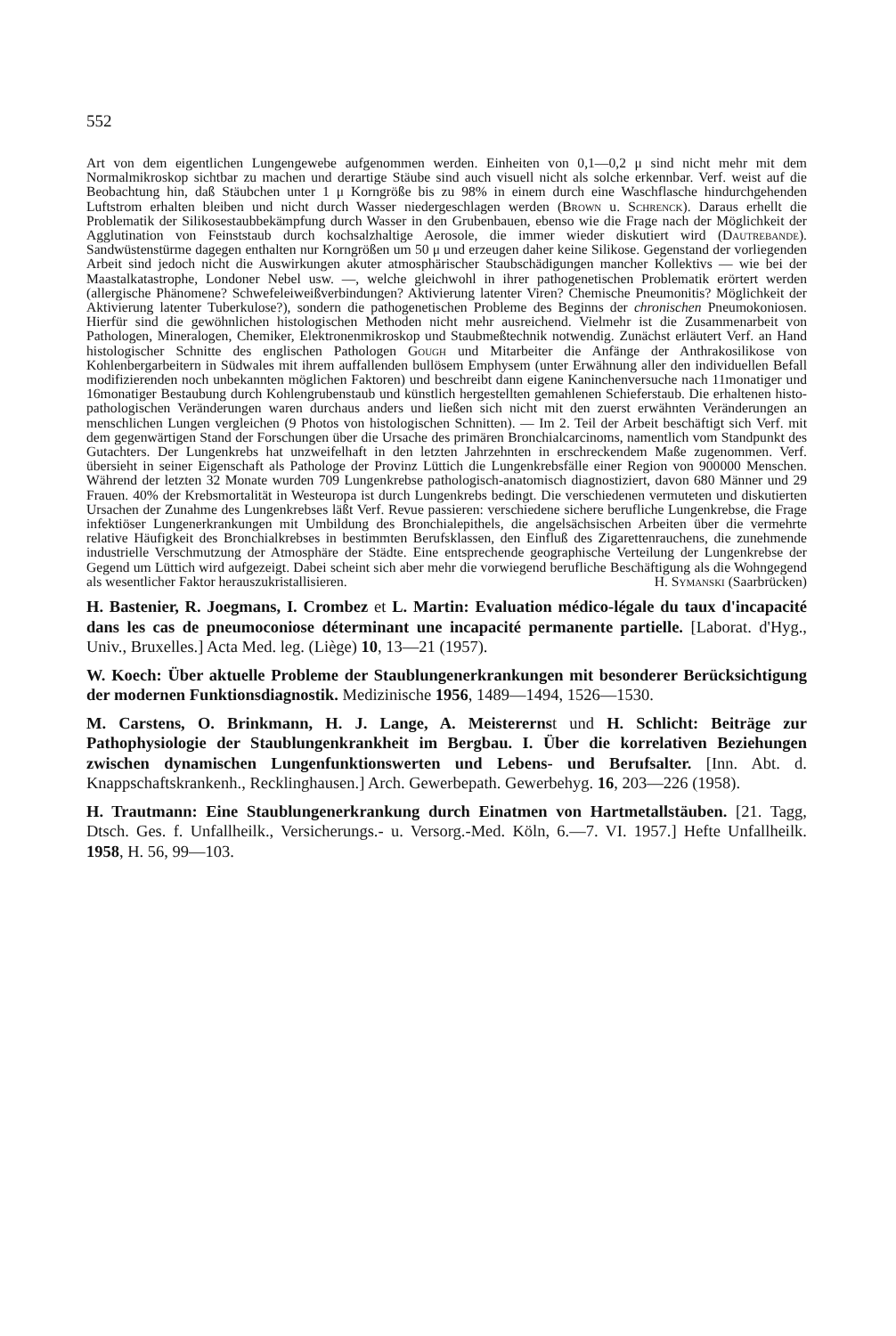552
Art von dem eigentlichen Lungengewebe aufgenommen werden. Einheiten von 0,1—0,2 μ sind nicht mehr mit dem Normalmikroskop sichtbar zu machen und derartige Stäube sind auch visuell nicht als solche erkennbar. Verf. weist auf die Beobachtung hin, daß Stäubchen unter 1 μ Korngröße bis zu 98% in einem durch eine Waschflasche hindurchgehenden Luftstrom erhalten bleiben und nicht durch Wasser niedergeschlagen werden (Brown u. Schrenck). Daraus erhellt die Problematik der Silikosestaubbekämpfung durch Wasser in den Grubenbauen, ebenso wie die Frage nach der Möglichkeit der Agglutination von Feinststaub durch kochsalzhaltige Aerosole, die immer wieder diskutiert wird (Dautrebande). Sandwüstenstürme dagegen enthalten nur Korngrößen um 50 μ und erzeugen daher keine Silikose. Gegenstand der vorliegenden Arbeit sind jedoch nicht die Auswirkungen akuter atmosphärischer Staubschädigungen mancher Kollektivs — wie bei der Maastalkatastrophe, Londoner Nebel usw. —, welche gleichwohl in ihrer pathogenetischen Problematik erörtert werden (allergische Phänomene? Schwefeleiweißverbindungen? Aktivierung latenter Viren? Chemische Pneumonitis? Möglichkeit der Aktivierung latenter Tuberkulose?), sondern die pathogenetischen Probleme des Beginns der chronischen Pneumokoniosen. Hierfür sind die gewöhnlichen histologischen Methoden nicht mehr ausreichend. Vielmehr ist die Zusammenarbeit von Pathologen, Mineralogen, Chemiker, Elektronenmikroskop und Staubmeßtechnik notwendig. Zunächst erläutert Verf. an Hand histologischer Schnitte des englischen Pathologen Gough und Mitarbeiter die Anfänge der Anthrakosilikose von Kohlenbergarbeitern in Südwales mit ihrem auffallenden bullösem Emphysem (unter Erwähnung aller den individuellen Befall modifizierenden noch unbekannten möglichen Faktoren) und beschreibt dann eigene Kaninchenversuche nach 11monatiger und 16monatiger Bestaubung durch Kohlengrubenstaub und künstlich hergestellten gemahlenen Schieferstaub. Die erhaltenen histo-pathologischen Veränderungen waren durchaus anders und ließen sich nicht mit den zuerst erwähnten Veränderungen an menschlichen Lungen vergleichen (9 Photos von histologischen Schnitten). — Im 2. Teil der Arbeit beschäftigt sich Verf. mit dem gegenwärtigen Stand der Forschungen über die Ursache des primären Bronchialcarcinoms, namentlich vom Standpunkt des Gutachters. Der Lungenkrebs hat unzweifelhaft in den letzten Jahrzehnten in erschreckendem Maße zugenommen. Verf. übersieht in seiner Eigenschaft als Pathologe der Provinz Lüttich die Lungenkrebsfälle einer Region von 900000 Menschen. Während der letzten 32 Monate wurden 709 Lungenkrebse pathologisch-anatomisch diagnostiziert, davon 680 Männer und 29 Frauen. 40% der Krebsmortalität in Westeuropa ist durch Lungenkrebs bedingt. Die verschiedenen vermuteten und diskutierten Ursachen der Zunahme des Lungenkrebses läßt Verf. Revue passieren: verschiedene sichere berufliche Lungenkrebse, die Frage infektiöser Lungenerkrankungen mit Umbildung des Bronchialepithels, die angelsächsischen Arbeiten über die vermehrte relative Häufigkeit des Bronchialkrebses in bestimmten Berufsklassen, den Einfluß des Zigarettenrauchens, die zunehmende industrielle Verschmutzung der Atmosphäre der Städte. Eine entsprechende geographische Verteilung der Lungenkrebse der Gegend um Lüttich wird aufgezeigt. Dabei scheint sich aber mehr die vorwiegend berufliche Beschäftigung als die Wohngegend als wesentlicher Faktor herauszukristallisieren. H. Symanski (Saarbrücken)
H. Bastenier, R. Joegmans, I. Crombez et L. Martin: Evaluation médico-légale du taux d'incapacité dans les cas de pneumoconiose déterminant une incapacité permanente partielle. [Laborat. d'Hyg., Univ., Bruxelles.] Acta Med. leg. (Liège) 10, 13—21 (1957).
W. Koech: Über aktuelle Probleme der Staublungenerkrankungen mit besonderer Berücksichtigung der modernen Funktionsdiagnostik. Medizinische 1956, 1489—1494, 1526—1530.
M. Carstens, O. Brinkmann, H. J. Lange, A. Meisterernst und H. Schlicht: Beiträge zur Pathophysiologie der Staublungenkrankheit im Bergbau. I. Über die korrelativen Beziehungen zwischen dynamischen Lungenfunktionswerten und Lebens- und Berufsalter. [Inn. Abt. d. Knappschaftskrankenh., Recklinghausen.] Arch. Gewerbepath. Gewerbehyg. 16, 203—226 (1958).
H. Trautmann: Eine Staublungenerkrankung durch Einatmen von Hartmetallstäuben. [21. Tagg, Dtsch. Ges. f. Unfallheilk., Versicherungs.- u. Versorg.-Med. Köln, 6.—7. VI. 1957.] Hefte Unfallheilk. 1958, H. 56, 99—103.